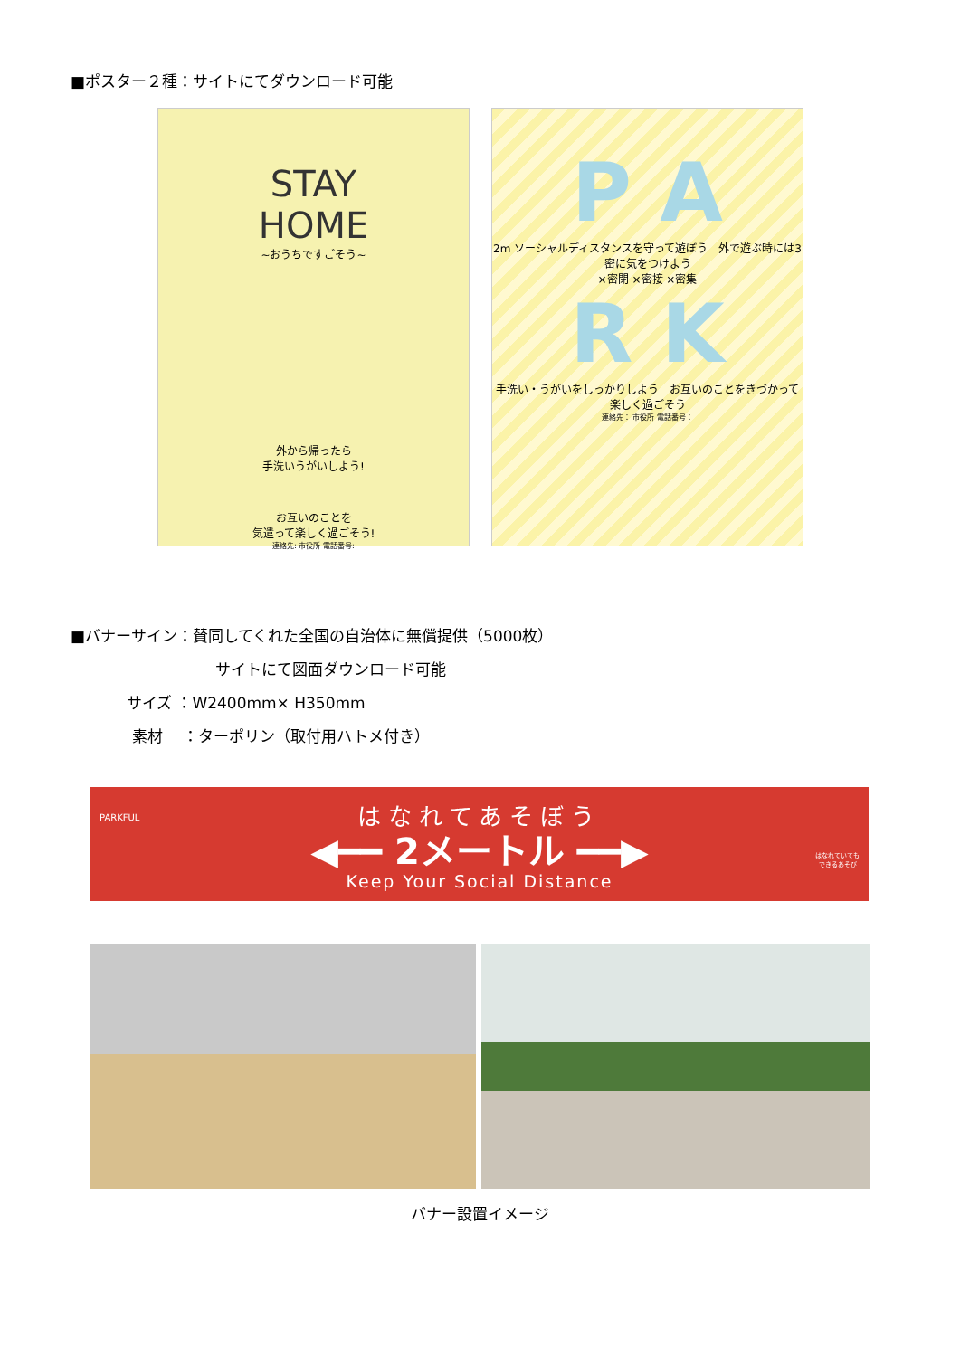■ポスター２種：サイトにてダウンロード可能
STAY
HOME
~おうちですごそう~
外から帰ったら
手洗いうがいしよう!
お互いのことを
気遣って楽しく過ごそう!
連絡先: 市役所 電話番号:
P A
2m ソーシャルディスタンスを守って遊ぼう　外で遊ぶ時には3密に気をつけよう
×密閉 ×密接 ×密集
R K
手洗い・うがいをしっかりしよう　お互いのことをきづかって楽しく過ごそう
連絡先： 市役所 電話番号：
■バナーサイン：賛同してくれた全国の自治体に無償提供（5000枚）
サイトにて図面ダウンロード可能
サイズ ：W2400mm× H350mm
素材　 ：ターポリン（取付用ハトメ付き）
PARKFUL
はなれていても
できるあそび
はなれてあそぼう
◀━━ 2メートル ━━▶
Keep Your Social Distance
バナー設置イメージ